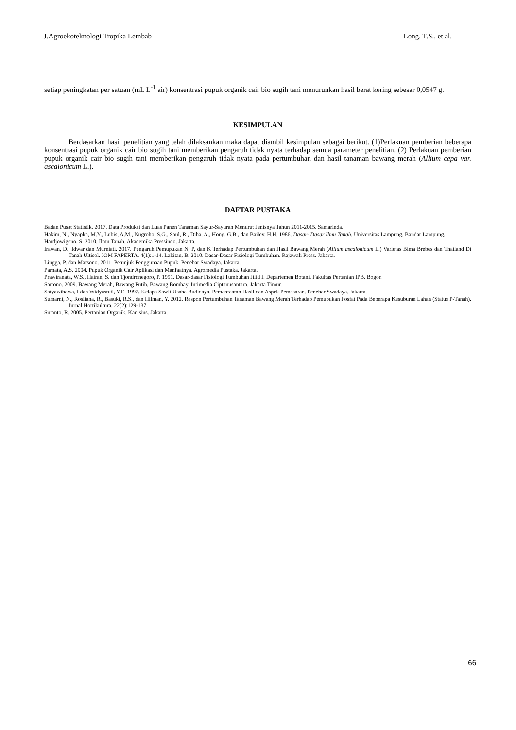J.Agroekoteknologi Tropika Lembab Long, T.S., et al.
setiap peningkatan per satuan (mL L<sup>-1</sup> air) konsentrasi pupuk organik cair bio sugih tani menurunkan hasil berat kering sebesar 0,0547 g.
KESIMPULAN
Berdasarkan hasil penelitian yang telah dilaksankan maka dapat diambil kesimpulan sebagai berikut. (1)Perlakuan pemberian beberapa konsentrasi pupuk organik cair bio sugih tani memberikan pengaruh tidak nyata terhadap semua parameter penelitian. (2) Perlakuan pemberian pupuk organik cair bio sugih tani memberikan pengaruh tidak nyata pada pertumbuhan dan hasil tanaman bawang merah (Allium cepa var. ascalonicum L.).
DAFTAR PUSTAKA
Badan Pusat Statistik. 2017. Data Produksi dan Luas Panen Tanaman Sayur-Sayuran Menurut Jenisnya Tahun 2011-2015. Samarinda.
Hakim, N., Nyapka, M.Y., Lubis, A.M., Nugroho, S.G., Saul, R., Diha, A., Hong, G.B., dan Bailey, H.H. 1986. Dasar- Dasar Ilmu Tanah. Universitas Lampung. Bandar Lampung.
Hardjowigeno, S. 2010. Ilmu Tanah. Akademika Pressindo. Jakarta.
Irawan, D., Idwar dan Murniati. 2017. Pengaruh Pemupukan N, P, dan K Terhadap Pertumbuhan dan Hasil Bawang Merah (Allium ascalonicum L.) Varietas Bima Brebes dan Thailand Di Tanah Ultisol. JOM FAPERTA. 4(1):1-14. Lakitan, B. 2010. Dasar-Dasar Fisiologi Tumbuhan. Rajawali Press. Jakarta.
Lingga, P. dan Marsono. 2011. Petunjuk Penggunaan Pupuk. Penebar Swadaya. Jakarta.
Parnata, A.S. 2004. Pupuk Organik Cair Aplikasi dan Manfaatnya. Agromedia Pustaka. Jakarta.
Prawiranata, W.S., Hairan, S. dan Tjondronegoro, P. 1991. Dasar-dasar Fisiologi Tumbuhan Jilid I. Departemen Botani. Fakultas Pertanian IPB. Bogor.
Sartono. 2009. Bawang Merah, Bawang Putih, Bawang Bombay. Intimedia Ciptanusantara. Jakarta Timur.
Satyawibawa, I dan Widyastuti, Y.E. 1992. Kelapa Sawit Usaha Budidaya, Pemanfaatan Hasil dan Aspek Pemasaran. Penebar Swadaya. Jakarta.
Sumarni, N., Rosliana, R., Basuki, R.S., dan Hilman, Y. 2012. Respon Pertumbuhan Tanaman Bawang Merah Terhadap Pemupukan Fosfat Pada Beberapa Kesuburan Lahan (Status P-Tanah). Jurnal Hortikultura. 22(2):129-137.
Sutanto, R. 2005. Pertanian Organik. Kanisius. Jakarta.
66